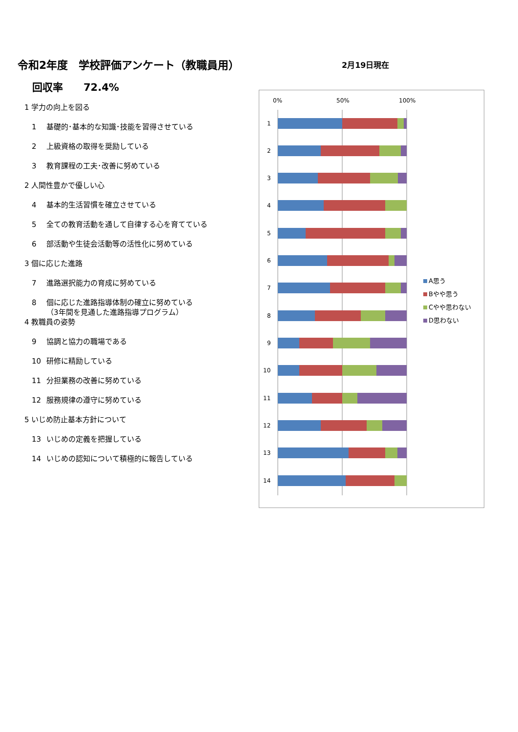令和2年度　学校評価アンケート（教職員用）
2月19日現在
回収率　　72.4%
1 学力の向上を図る
1 基礎的･基本的な知識･技能を習得させている
2 上級資格の取得を奨励している
3 教育課程の工夫･改善に努めている
2 人間性豊かで優しい心
4 基本的生活習慣を確立させている
5 全ての教育活動を通して自律する心を育てている
6 部活動や生徒会活動等の活性化に努めている
3 個に応じた進路
7 進路選択能力の育成に努めている
8 個に応じた進路指導体制の確立に努めている
（3年間を見通した進路指導プログラム）
4 教職員の姿勢
9 協調と協力の職場である
10 研修に精励している
11 分担業務の改善に努めている
12 服務規律の遵守に努めている
5 いじめ防止基本方針について
13 いじめの定義を把握している
14 いじめの認知について積極的に報告している
0%
50%
100%
1
2
3
4
5
6
7
8
9
10
11
12
13
14
A思う
Bやや思う
Cやや思わない
D思わない